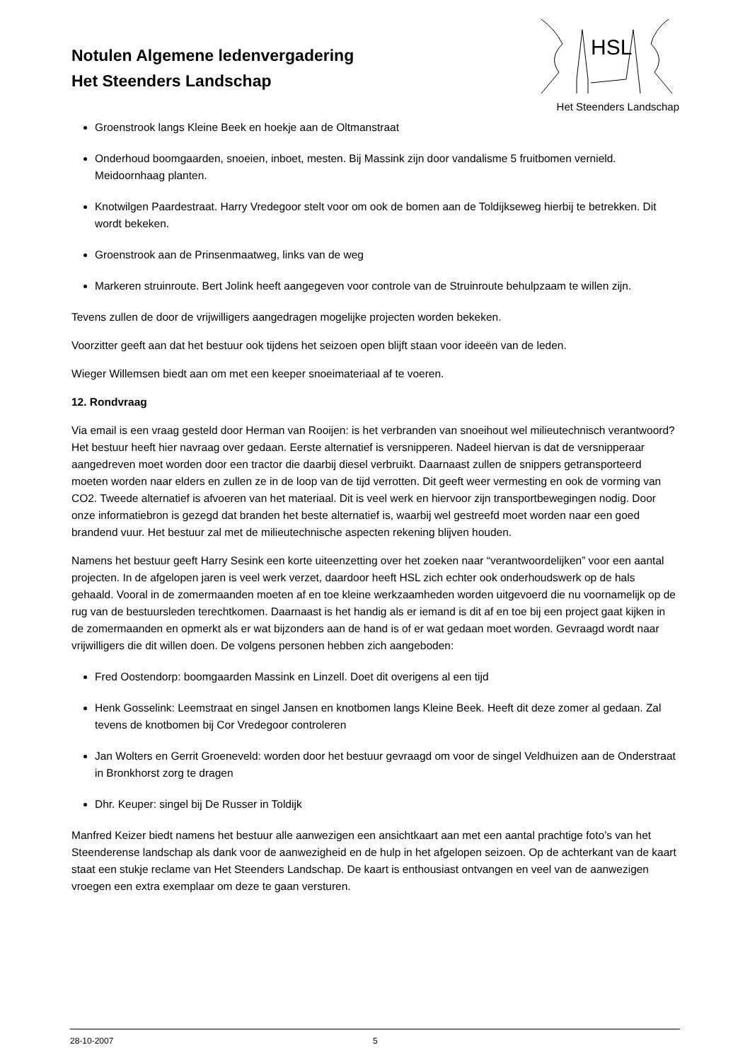Notulen Algemene ledenvergadering
Het Steenders Landschap
HSL
Het Steenders Landschap
Groenstrook langs Kleine Beek en hoekje aan de Oltmanstraat
Onderhoud boomgaarden, snoeien, inboet, mesten. Bij Massink zijn door vandalisme 5 fruitbomen vernield. Meidoornhaag planten.
Knotwilgen Paardestraat. Harry Vredegoor stelt voor om ook de bomen aan de Toldijkseweg hierbij te betrekken. Dit wordt bekeken.
Groenstrook aan de Prinsenmaatweg, links van de weg
Markeren struinroute. Bert Jolink heeft aangegeven voor controle van de Struinroute behulpzaam te willen zijn.
Tevens zullen de door de vrijwilligers aangedragen mogelijke projecten worden bekeken.
Voorzitter geeft aan dat het bestuur ook tijdens het seizoen open blijft staan voor ideeën van de leden.
Wieger Willemsen biedt aan om met een keeper snoeimateriaal af te voeren.
12. Rondvraag
Via email is een vraag gesteld door Herman van Rooijen: is het verbranden van snoeihout wel milieutechnisch verantwoord?
Het bestuur heeft hier navraag over gedaan. Eerste alternatief is versnipperen. Nadeel hiervan is dat de versnipperaar aangedreven moet worden door een tractor die daarbij diesel verbruikt. Daarnaast zullen de snippers getransporteerd moeten worden naar elders en zullen ze in de loop van de tijd verrotten. Dit geeft weer vermesting en ook de vorming van CO2. Tweede alternatief is afvoeren van het materiaal. Dit is veel werk en hiervoor zijn transportbewegingen nodig. Door onze informatiebron is gezegd dat branden het beste alternatief is, waarbij wel gestreefd moet worden naar een goed brandend vuur. Het bestuur zal met de milieutechnische aspecten rekening blijven houden.
Namens het bestuur geeft Harry Sesink een korte uiteenzetting over het zoeken naar “verantwoordelijken” voor een aantal projecten. In de afgelopen jaren is veel werk verzet, daardoor heeft HSL zich echter ook onderhoudswerk op de hals gehaald. Vooral in de zomermaanden moeten af en toe kleine werkzaamheden worden uitgevoerd die nu voornamelijk op de rug van de bestuursleden terechtkomen. Daarnaast is het handig als er iemand is dit af en toe bij een project gaat kijken in de zomermaanden en opmerkt als er wat bijzonders aan de hand is of er wat gedaan moet worden. Gevraagd wordt naar vrijwilligers die dit willen doen. De volgens personen hebben zich aangeboden:
Fred Oostendorp: boomgaarden Massink en Linzell. Doet dit overigens al een tijd
Henk Gosselink: Leemstraat en singel Jansen en knotbomen langs Kleine Beek. Heeft dit deze zomer al gedaan. Zal tevens de knotbomen bij Cor Vredegoor controleren
Jan Wolters en Gerrit Groeneveld: worden door het bestuur gevraagd om voor de singel Veldhuizen aan de Onderstraat in Bronkhorst zorg te dragen
Dhr. Keuper: singel bij De Russer in Toldijk
Manfred Keizer biedt namens het bestuur alle aanwezigen een ansichtkaart aan met een aantal prachtige foto’s van het Steenderense landschap als dank voor de aanwezigheid en de hulp in het afgelopen seizoen. Op de achterkant van de kaart staat een stukje reclame van Het Steenders Landschap. De kaart is enthousiast ontvangen en veel van de aanwezigen vroegen een extra exemplaar om deze te gaan versturen.
28-10-2007 5